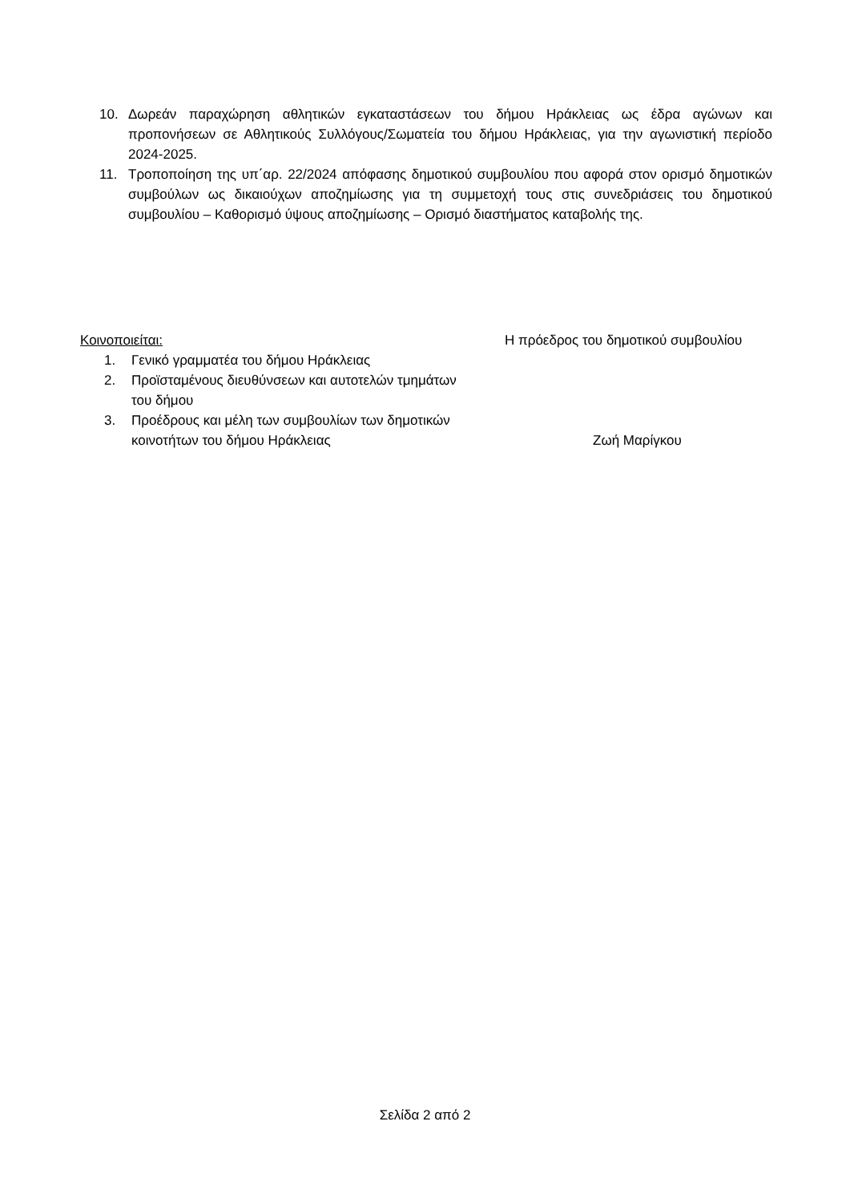10. Δωρεάν παραχώρηση αθλητικών εγκαταστάσεων του δήμου Ηράκλειας ως έδρα αγώνων και προπονήσεων σε Αθλητικούς Συλλόγους/Σωματεία του δήμου Ηράκλειας, για την αγωνιστική περίοδο 2024-2025.
11. Τροποποίηση της υπ΄αρ. 22/2024 απόφασης δημοτικού συμβουλίου που αφορά στον ορισμό δημοτικών συμβούλων ως δικαιούχων αποζημίωσης για τη συμμετοχή τους στις συνεδριάσεις του δημοτικού συμβουλίου – Καθορισμό ύψους αποζημίωσης – Ορισμό διαστήματος καταβολής της.
Κοινοποιείται:
1. Γενικό γραμματέα του δήμου Ηράκλειας
2. Προϊσταμένους διευθύνσεων και αυτοτελών τμημάτων του δήμου
3. Προέδρους και μέλη των συμβουλίων των δημοτικών κοινοτήτων του δήμου Ηράκλειας
Η πρόεδρος του δημοτικού συμβουλίου
Ζωή Μαρίγκου
Σελίδα 2 από 2